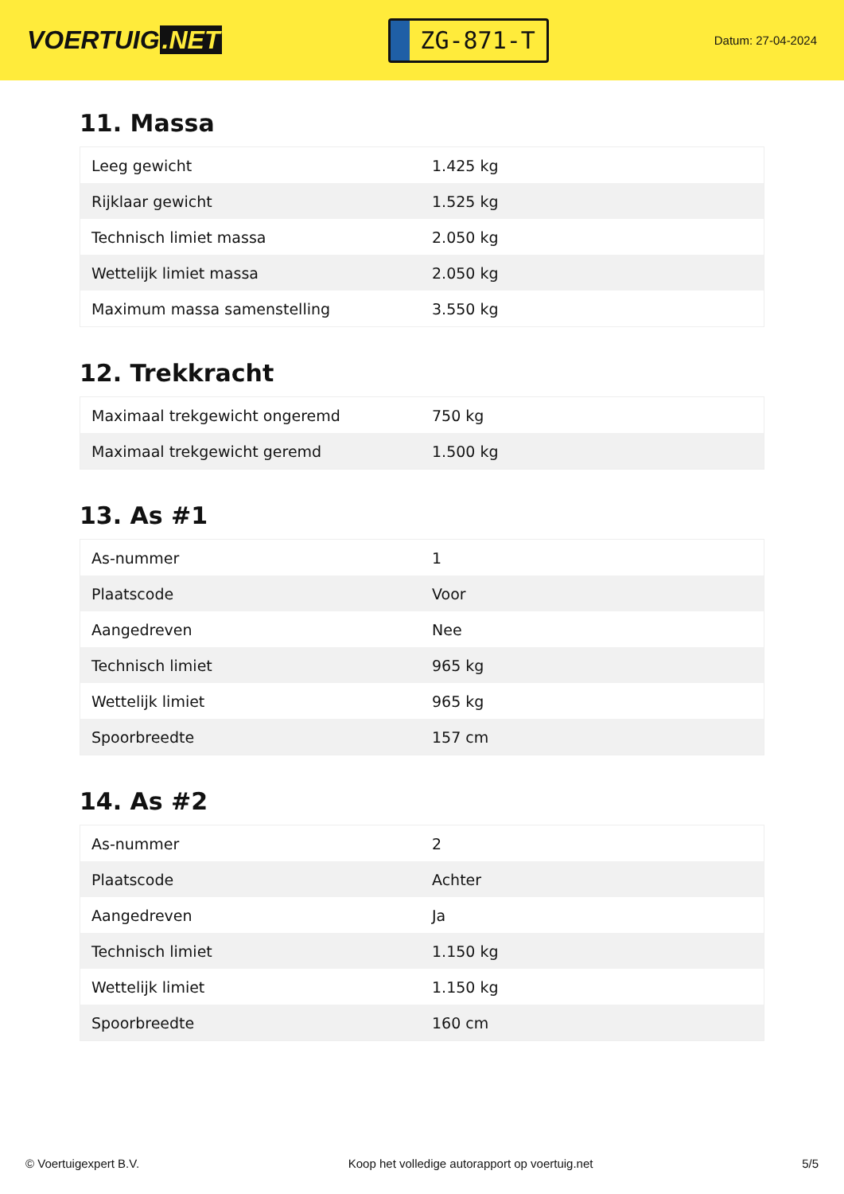VOERTUIG.NET
ZG-871-T
Datum: 27-04-2024
11. Massa
| Leeg gewicht | 1.425 kg |
| Rijklaar gewicht | 1.525 kg |
| Technisch limiet massa | 2.050 kg |
| Wettelijk limiet massa | 2.050 kg |
| Maximum massa samenstelling | 3.550 kg |
12. Trekkracht
| Maximaal trekgewicht ongeremd | 750 kg |
| Maximaal trekgewicht geremd | 1.500 kg |
13. As #1
| As-nummer | 1 |
| Plaatscode | Voor |
| Aangedreven | Nee |
| Technisch limiet | 965 kg |
| Wettelijk limiet | 965 kg |
| Spoorbreedte | 157 cm |
14. As #2
| As-nummer | 2 |
| Plaatscode | Achter |
| Aangedreven | Ja |
| Technisch limiet | 1.150 kg |
| Wettelijk limiet | 1.150 kg |
| Spoorbreedte | 160 cm |
© Voertuigexpert B.V. Koop het volledige autorapport op voertuig.net 5/5